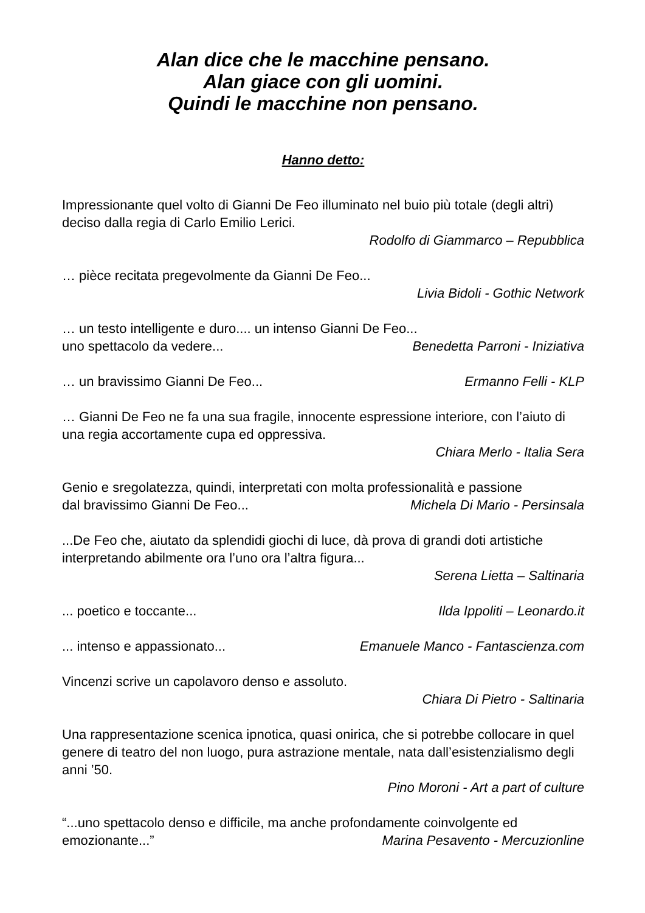Alan dice che le macchine pensano.
Alan giace con gli uomini.
Quindi le macchine non pensano.
Hanno detto:
Impressionante quel volto di Gianni De Feo illuminato nel buio più totale (degli altri) deciso dalla regia di Carlo Emilio Lerici.
Rodolfo di Giammarco – Repubblica
… pièce recitata pregevolmente da Gianni De Feo...
Livia Bidoli - Gothic Network
… un testo intelligente e duro.... un intenso Gianni De Feo...
uno spettacolo da vedere... Benedetta Parroni - Iniziativa
… un bravissimo Gianni De Feo... Ermanno Felli - KLP
… Gianni De Feo ne fa una sua fragile, innocente espressione interiore, con l’aiuto di una regia accortamente cupa ed oppressiva.
Chiara Merlo - Italia Sera
Genio e sregolatezza, quindi, interpretati con molta professionalità e passione
dal bravissimo Gianni De Feo... Michela Di Mario - Persinsala
...De Feo che, aiutato da splendidi giochi di luce, dà prova di grandi doti artistiche interpretando abilmente ora l’uno ora l’altra figura...
Serena Lietta – Saltinaria
... poetico e toccante... Ilda Ippoliti – Leonardo.it
... intenso e appassionato... Emanuele Manco - Fantascienza.com
Vincenzi scrive un capolavoro denso e assoluto.
Chiara Di Pietro - Saltinaria
Una rappresentazione scenica ipnotica, quasi onirica, che si potrebbe collocare in quel genere di teatro del non luogo, pura astrazione mentale, nata dall’esistenzialismo degli anni ’50.
Pino Moroni - Art a part of culture
“...uno spettacolo denso e difficile, ma anche profondamente coinvolgente ed
emozionante...” Marina Pesavento - Mercuzionline